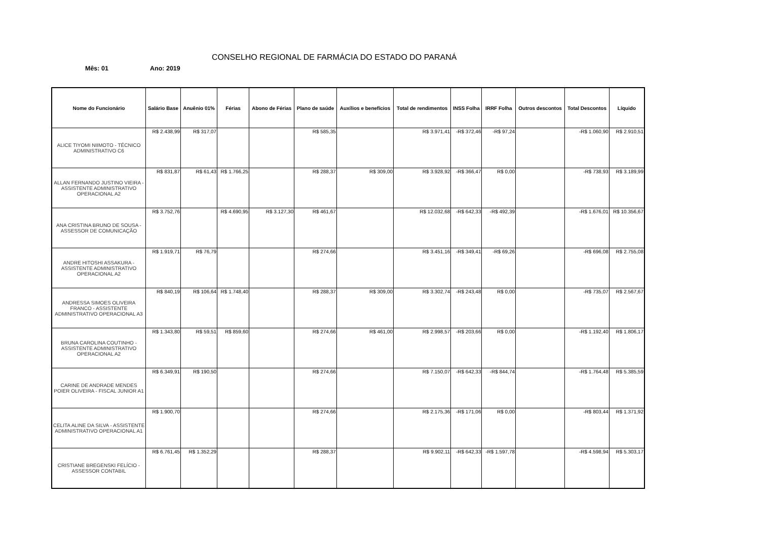CONSELHO REGIONAL DE FARMÁCIA DO ESTADO DO PARANÁ
Mês: 01 Ano: 2019
| Nome do Funcionário | Salário Base | Anuênio 01% | Férias | Abono de Férias | Plano de saúde | Auxílios e benefícios | Total de rendimentos | INSS Folha | IRRF Folha | Outros descontos | Total Descontos | Líquido |
| --- | --- | --- | --- | --- | --- | --- | --- | --- | --- | --- | --- | --- |
| ALICE TIYOMI NIIMOTO - TÉCNICO ADMINISTRATIVO C6 | R$ 2.438,99 | R$ 317,07 | | | R$ 585,35 | | R$ 3.971,41 | -R$ 372,46 | -R$ 97,24 | | -R$ 1.060,90 | R$ 2.910,51 |
| ALLAN FERNANDO JUSTINO VIEIRA - ASSISTENTE ADMINISTRATIVO OPERACIONAL A2 | R$ 831,87 | R$ 61,43 | R$ 1.766,25 | | R$ 288,37 | R$ 309,00 | R$ 3.928,92 | -R$ 366,47 | R$ 0,00 | | -R$ 738,93 | R$ 3.189,99 |
| ANA CRISTINA BRUNO DE SOUSA - ASSESSOR DE COMUNICAÇÃO | R$ 3.752,76 | | R$ 4.690,95 | R$ 3.127,30 | R$ 461,67 | | R$ 12.032,68 | -R$ 642,33 | -R$ 492,39 | | -R$ 1.676,01 | R$ 10.356,67 |
| ANDRE HITOSHI ASSAKURA - ASSISTENTE ADMINISTRATIVO OPERACIONAL A2 | R$ 1.919,71 | R$ 76,79 | | | R$ 274,66 | | R$ 3.451,16 | -R$ 349,41 | -R$ 69,26 | | -R$ 696,08 | R$ 2.755,08 |
| ANDRESSA SIMOES OLIVEIRA FRANCO - ASSISTENTE ADMINISTRATIVO OPERACIONAL A3 | R$ 840,19 | R$ 106,64 | R$ 1.748,40 | | R$ 288,37 | R$ 309,00 | R$ 3.302,74 | -R$ 243,48 | R$ 0,00 | | -R$ 735,07 | R$ 2.567,67 |
| BRUNA CAROLINA COUTINHO - ASSISTENTE ADMINISTRATIVO OPERACIONAL A2 | R$ 1.343,80 | R$ 59,51 | R$ 859,60 | | R$ 274,66 | R$ 461,00 | R$ 2.998,57 | -R$ 203,66 | R$ 0,00 | | -R$ 1.192,40 | R$ 1.806,17 |
| CARINE DE ANDRADE MENDES POIER OLIVEIRA - FISCAL JUNIOR A1 | R$ 6.349,91 | R$ 190,50 | | | R$ 274,66 | | R$ 7.150,07 | -R$ 642,33 | -R$ 844,74 | | -R$ 1.764,48 | R$ 5.385,59 |
| CELITA ALINE DA SILVA - ASSISTENTE ADMINISTRATIVO OPERACIONAL A1 | R$ 1.900,70 | | | | R$ 274,66 | | R$ 2.175,36 | -R$ 171,06 | R$ 0,00 | | -R$ 803,44 | R$ 1.371,92 |
| CRISTIANE BREGENSKI FELÍCIO - ASSESSOR CONTABIL | R$ 6.761,45 | R$ 1.352,29 | | | R$ 288,37 | | R$ 9.902,11 | -R$ 642,33 | -R$ 1.597,78 | | -R$ 4.598,94 | R$ 5.303,17 |